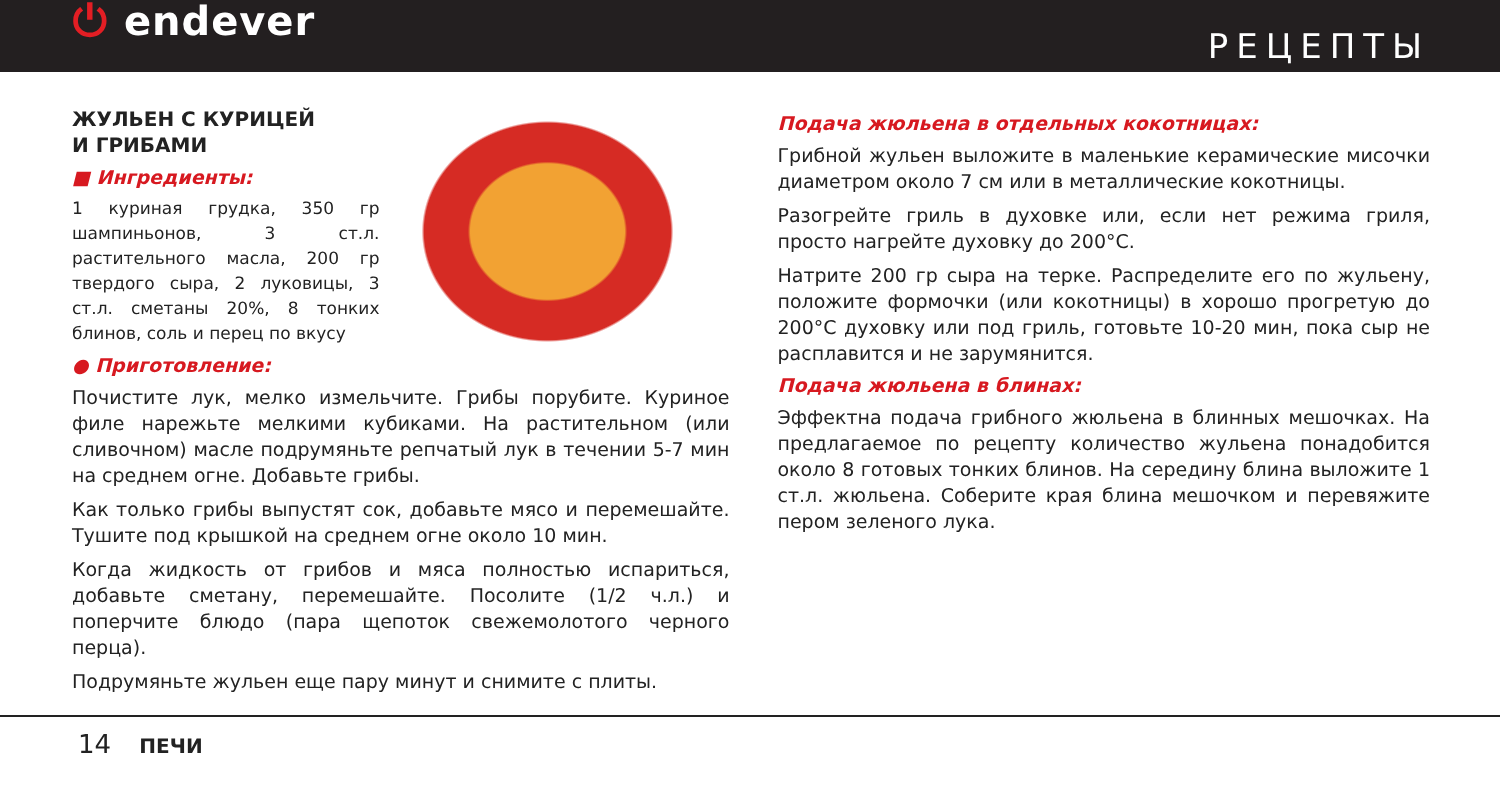⏻ endever
РЕЦЕПТЫ
ЖУЛЬЕН С КУРИЦЕЙ
И ГРИБАМИ
■ Ингредиенты:
1 куриная грудка, 350 гр шампиньонов, 3 ст.л. растительного масла, 200 гр твердого сыра, 2 луковицы, 3 ст.л. сметаны 20%, 8 тонких блинов, соль и перец по вкусу
● Приготовление:
Почистите лук, мелко измельчите. Грибы порубите. Куриное филе нарежьте мелкими кубиками. На растительном (или сливочном) масле подрумяньте репчатый лук в течении 5-7 мин на среднем огне. Добавьте грибы.
Как только грибы выпустят сок, добавьте мясо и перемешайте. Тушите под крышкой на среднем огне около 10 мин.
Когда жидкость от грибов и мяса полностью испариться, добавьте сметану, перемешайте. Посолите (1/2 ч.л.) и поперчите блюдо (пара щепоток свежемолотого черного перца).
Подрумяньте жульен еще пару минут и снимите с плиты.
Подача жюльена в отдельных кокотницах:
Грибной жульен выложите в маленькие керамические мисочки диаметром около 7 см или в металлические кокотницы.
Разогрейте гриль в духовке или, если нет режима гриля, просто нагрейте духовку до 200°С.
Натрите 200 гр сыра на терке. Распределите его по жульену, положите формочки (или кокотницы) в хорошо прогретую до 200°С духовку или под гриль, готовьте 10-20 мин, пока сыр не расплавится и не зарумянится.
Подача жюльена в блинах:
Эффектна подача грибного жюльена в блинных мешочках. На предлагаемое по рецепту количество жульена понадобится около 8 готовых тонких блинов. На середину блина выложите 1 ст.л. жюльена. Соберите края блина мешочком и перевяжите пером зеленого лука.
14 ПЕЧИ